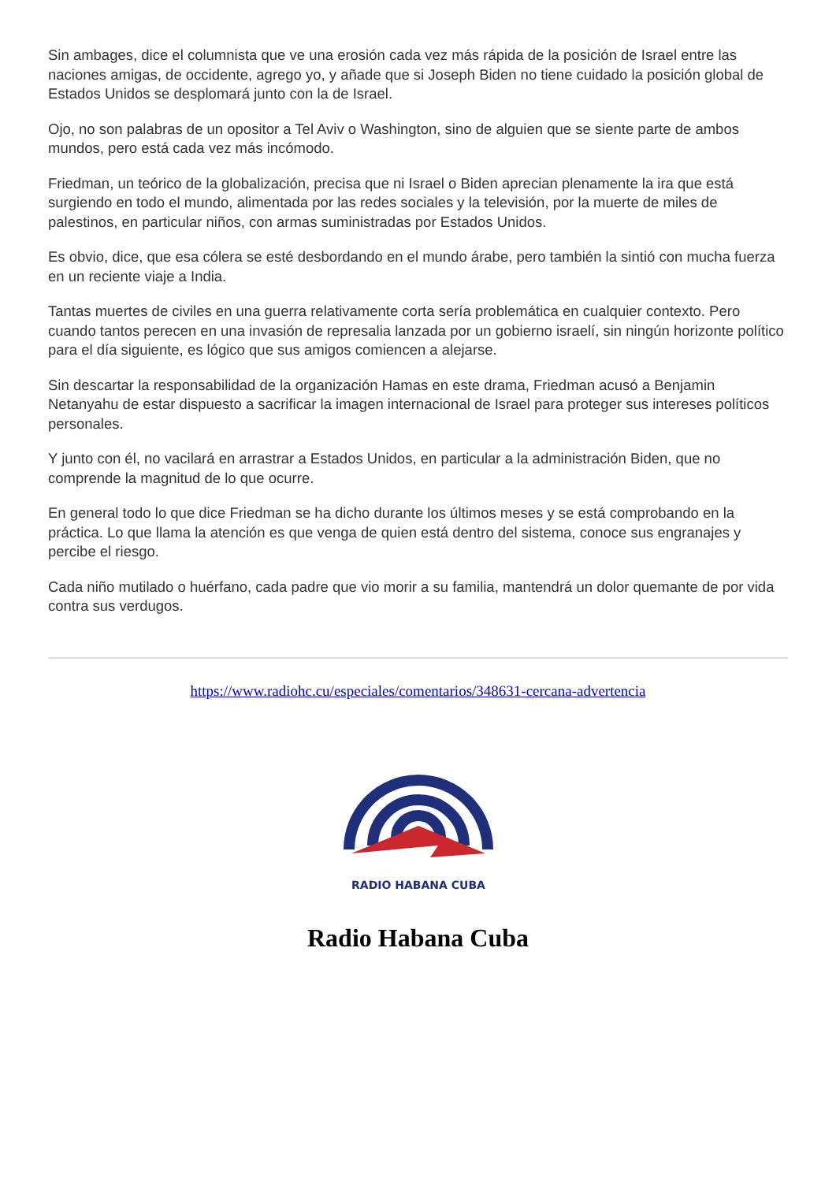Sin ambages, dice el columnista que ve una erosión cada vez más rápida de la posición de Israel entre las naciones amigas, de occidente, agrego yo, y añade que si Joseph Biden no tiene cuidado la posición global de Estados Unidos se desplomará junto con la de Israel.
Ojo, no son palabras de un opositor a Tel Aviv o Washington, sino de alguien que se siente parte de ambos mundos, pero está cada vez más incómodo.
Friedman, un teórico de la globalización, precisa que ni Israel o Biden aprecian plenamente la ira que está surgiendo en todo el mundo, alimentada por las redes sociales y la televisión, por la muerte de miles de palestinos, en particular niños, con armas suministradas por Estados Unidos.
Es obvio, dice, que esa cólera se esté desbordando en el mundo árabe, pero también la sintió con mucha fuerza en un reciente viaje a India.
Tantas muertes de civiles en una guerra relativamente corta sería problemática en cualquier contexto. Pero cuando tantos perecen en una invasión de represalia lanzada por un gobierno israelí, sin ningún horizonte político para el día siguiente, es lógico que sus amigos comiencen a alejarse.
Sin descartar la responsabilidad de la organización Hamas en este drama, Friedman acusó a Benjamin Netanyahu de estar dispuesto a sacrificar la imagen internacional de Israel para proteger sus intereses políticos personales.
Y junto con él, no vacilará en arrastrar a Estados Unidos, en particular a la administración Biden, que no comprende la magnitud de lo que ocurre.
En general todo lo que dice Friedman se ha dicho durante los últimos meses y se está comprobando en la práctica. Lo que llama la atención es que venga de quien está dentro del sistema, conoce sus engranajes y percibe el riesgo.
Cada niño mutilado o huérfano, cada padre que vio morir a su familia, mantendrá un dolor quemante de por vida contra sus verdugos.
https://www.radiohc.cu/especiales/comentarios/348631-cercana-advertencia
RADIO HABANA CUBA
Radio Habana Cuba